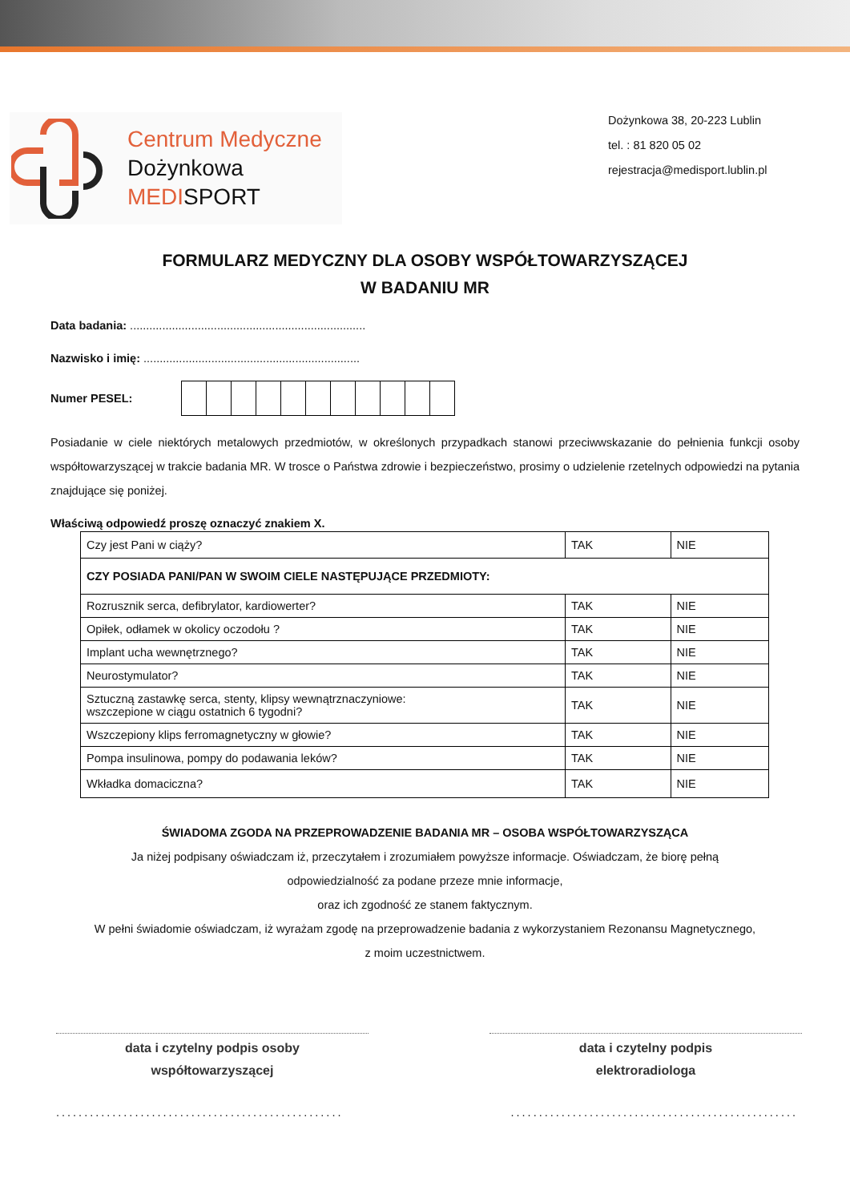Centrum Medyczne
Dożynkowa
MEDISPORT
Dożynkowa 38, 20-223 Lublin
tel. : 81 820 05 02
rejestracja@medisport.lublin.pl
FORMULARZ MEDYCZNY DLA OSOBY WSPÓŁTOWARZYSZĄCEJ
W BADANIU MR
Data badania: .........................................................................
Nazwisko i imię: ...................................................................
Numer PESEL:
Posiadanie w ciele niektórych metalowych przedmiotów, w określonych przypadkach stanowi przeciwwskazanie do pełnienia funkcji osoby współtowarzyszącej w trakcie badania MR. W trosce o Państwa zdrowie i bezpieczeństwo, prosimy o udzielenie rzetelnych odpowiedzi na pytania znajdujące się poniżej.
Właściwą odpowiedź proszę oznaczyć znakiem X.
| Czy jest Pani w ciąży? | TAK | NIE |
| CZY POSIADA PANI/PAN W SWOIM CIELE NASTĘPUJĄCE PRZEDMIOTY: | | |
| Rozrusznik serca, defibrylator, kardiowerter? | TAK | NIE |
| Opiłek, odłamek w okolicy oczodołu ? | TAK | NIE |
| Implant ucha wewnętrznego? | TAK | NIE |
| Neurostymulator? | TAK | NIE |
| Sztuczną zastawkę serca, stenty, klipsy wewnątrznaczyniowe: wszczepione w ciągu ostatnich 6 tygodni? | TAK | NIE |
| Wszczepiony klips ferromagnetyczny w głowie? | TAK | NIE |
| Pompa insulinowa, pompy do podawania leków? | TAK | NIE |
| Wkładka domaciczna? | TAK | NIE |
ŚWIADOMA ZGODA NA PRZEPROWADZENIE BADANIA MR – OSOBA WSPÓŁTOWARZYSZĄCA
Ja niżej podpisany oświadczam iż, przeczytałem i zrozumiałem powyższe informacje. Oświadczam, że biorę pełną
odpowiedzialność za podane przeze mnie informacje,
oraz ich zgodność ze stanem faktycznym.
W pełni świadomie oświadczam, iż wyrażam zgodę na przeprowadzenie badania z wykorzystaniem Rezonansu Magnetycznego,
z moim uczestnictwem.
data i czytelny podpis osoby
współtowarzyszącej
data i czytelny podpis
elektroradiologa
......................................................................................................